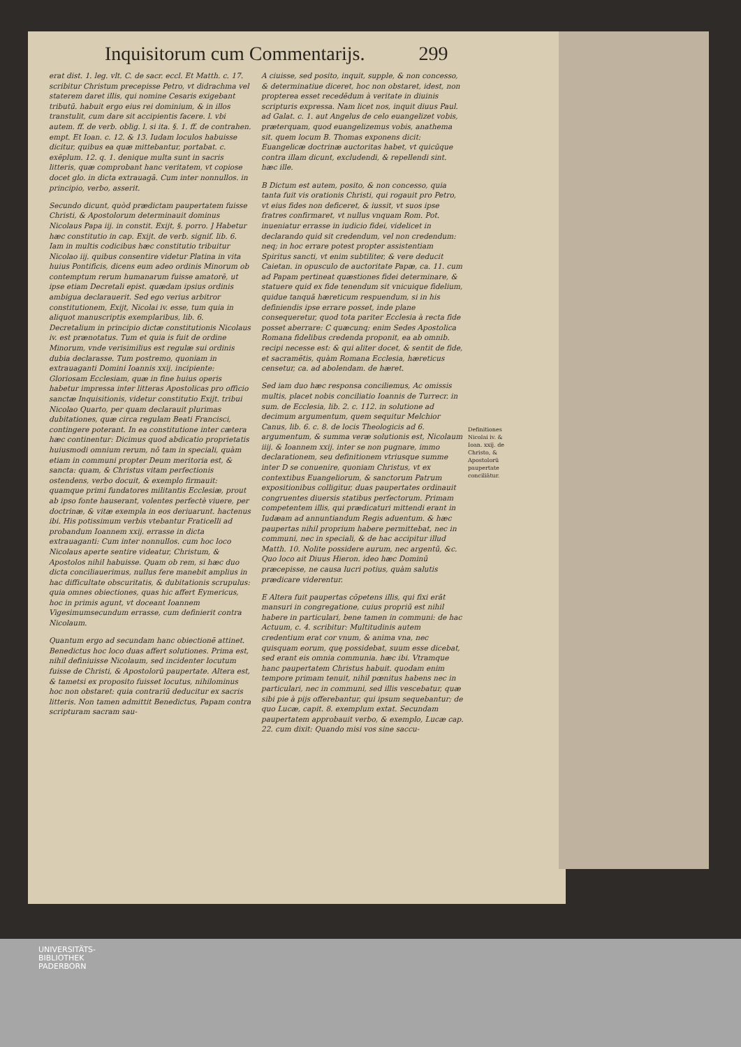Inquisitorum cum Commentarijs. 299
erat dist. 1. leg. vlt. C. de sacr. eccl. Et Matth. c. 17. scribitur Christum precepisse Petro, vt didrachma vel staterem daret illis, qui nomine Cesaris exigebant tributū. habuit ergo eius rei dominium, & in illos transtulit, cum dare sit accipientis facere. l. vbi autem. ff. de verb. oblig. l. si ita. §. 1. ff. de contrahen. empt. Et Ioan. c. 12. & 13. Iudam loculos habuisse dicitur, quibus ea quæ mittebantur, portabat. c. exēplum. 12. q. 1. denique multa sunt in sacris litteris, quæ comprobant hanc veritatem, vt copiose docet glo. in dicta extrauagā. Cum inter nonnullos. in principio, verbo, asserit.
Secundo dicunt, quòd prædictam paupertatem fuisse Christi, & Apostolorum determinauit dominus Nicolaus Papa iij. in constit. Exijt, §. porro. ] Habetur hæc constitutio in cap. Exijt. de verb. signif. lib. 6. Iam in multis codicibus hæc constitutio tribuitur Nicolao iij. quibus consentire videtur Platina in vita huius Pontificis, dicens eum adeo ordinis Minorum ob contemptum rerum humanarum fuisse amatorē, ut ipse etiam Decretali epist. quædam ipsius ordinis ambigua declarauerit. Sed ego verius arbitror constitutionem, Exijt, Nicolai iv. esse, tum quia in aliquot manuscriptis exemplaribus, lib. 6. Decretalium in principio dictæ constitutionis Nicolaus iv. est prænotatus. Tum et quia is fuit de ordine Minorum, vnde verisimilius est regulæ sui ordinis dubia declarasse. Tum postremo, quoniam in extrauaganti Domini Ioannis xxij. incipiente: Gloriosam Ecclesiam, quæ in fine huius operis habetur impressa inter litteras Apostolicas pro officio sanctæ Inquisitionis, videtur constitutio Exijt. tribui Nicolao Quarto, per quam declarauit plurimas dubitationes, quæ circa regulam Beati Francisci, contingere poterant. In ea constitutione inter cætera hæc continentur: Dicimus quod abdicatio proprietatis huiusmodi omnium rerum, nō tam in speciali, quàm etiam in communi propter Deum meritoria est, & sancta: quam, & Christus vitam perfectionis ostendens, verbo docuit, & exemplo firmauit: quamque primi fundatores militantis Ecclesiæ, prout ab ipso fonte hauserant, volentes perfectè viuere, per doctrinæ, & vitæ exempla in eos deriuarunt. hactenus ibi. His potissimum verbis vtebantur Fraticelli ad probandum Ioannem xxij. errasse in dicta extrauaganti: Cum inter nonnullos. cum hoc loco Nicolaus aperte sentire videatur, Christum, & Apostolos nihil habuisse. Quam ob rem, si hæc duo dicta conciliauerimus, nullus fere manebit amplius in hac difficultate obscuritatis, & dubitationis scrupulus: quia omnes obiectiones, quas hic affert Eymericus, hoc in primis agunt, vt doceant Ioannem Vigesimumsecundum errasse, cum definierit contra Nicolaum.
Quantum ergo ad secundam hanc obiectionē attinet. Benedictus hoc loco duas affert solutiones. Prima est, nihil definiuisse Nicolaum, sed incidenter locutum fuisse de Christi, & Apostolorū paupertate. Altera est, & tametsi ex proposito fuisset locutus, nihilominus hoc non obstaret: quia contrariū deducitur ex sacris litteris. Non tamen admittit Benedictus, Papam contra scripturam sacram sau-
A ciuisse, sed posito, inquit, supple, & non concesso, & determinatiue diceret, hoc non obstaret, idest, non propterea esset recedēdum à veritate in diuinis scripturis expressa. Nam licet nos, inquit diuus Paul. ad Galat. c. 1. aut Angelus de celo euangelizet vobis, præterquam, quod euangelizemus vobis, anathema sit. quem locum B. Thomas exponens dicit: Euangelicæ doctrinæ auctoritas habet, vt quicūque contra illam dicunt, excludendi, & repellendi sint. hæc ille.
B Dictum est autem, posito, & non concesso, quia tanta fuit vis orationis Christi, qui rogauit pro Petro, vt eius fides non deficeret, & iussit, vt suos ipse fratres confirmaret, vt nullus vnquam Rom. Pot. inueniatur errasse in iudicio fidei, videlicet in declarando quid sit credendum, vel non credendum: neq; in hoc errare potest propter assistentiam Spiritus sancti, vt enim subtiliter, & vere deducit Caietan. in opusculo de auctoritate Papæ, ca. 11. cum ad Papam pertineat quæstiones fidei determinare, & statuere quid ex fide tenendum sit vnicuique fidelium, quidue tanquā hæreticum respuendum, si in his definiendis ipse errare posset, inde plane consequeretur, quod tota pariter Ecclesia à recta fide posset aberrare: C quæcunq; enim Sedes Apostolica Romana fidelibus credenda proponit, ea ab omnib. recipi necesse est: & qui aliter docet, & sentit de fide, et sacramētis, quàm Romana Ecclesia, hæreticus censetur, ca. ad abolendam. de hæret.
Sed iam duo hæc responsa conciliemus, Ac omissis multis, placet nobis conciliatio Ioannis de Turrecr. in sum. de Ecclesia, lib. 2. c. 112. in solutione ad decimum argumentum, quem sequitur Melchior Canus, lib. 6. c. 8. de locis Theologicis ad 6. argumentum, & summa veræ solutionis est, Nicolaum iiij. & Ioannem xxij. inter se non pugnare, immo declarationem, seu definitionem vtriusque summe inter D se conuenire, quoniam Christus, vt ex contextibus Euangeliorum, & sanctorum Patrum expositionibus colligitur, duas paupertates ordinauit congruentes diuersis statibus perfectorum. Primam competentem illis, qui prædicaturi mittendi erant in Iudæam ad annuntiandum Regis aduentum. & hæc paupertas nihil proprium habere permittebat, nec in communi, nec in speciali, & de hac accipitur illud Matth. 10. Nolite possidere aurum, nec argentū, &c. Quo loco ait Diuus Hieron. ideo hæc Dominū præcepisse, ne causa lucri potius, quàm salutis prædicare viderentur.
E Altera fuit paupertas cōpetens illis, qui fixi erāt mansuri in congregatione, cuius propriū est nihil habere in particulari, bene tamen in communi: de hac Actuum, c. 4. scribitur: Multitudinis autem credentium erat cor vnum, & anima vna, nec quisquam eorum, quę possidebat, suum esse dicebat, sed erant eis omnia communia. hæc ibi. Vtramque hanc paupertatem Christus habuit. quodam enim tempore primam tenuit, nihil pœnitus habens nec in particulari, nec in communi, sed illis vescebatur, quæ sibi pie à pijs offerebantur, qui ipsum sequebantur; de quo Lucæ, capit. 8. exemplum extat. Secundam paupertatem approbauit verbo, & exemplo, Lucæ cap. 22. cum dixit: Quando misi vos sine saccu-
Definitiones Nicolai iv. & Ioan. xxij. de Christo, & Apostolorū paupertate conciliātur.
UNIVERSITÄTS-
BIBLIOTHEK
PADERBORN